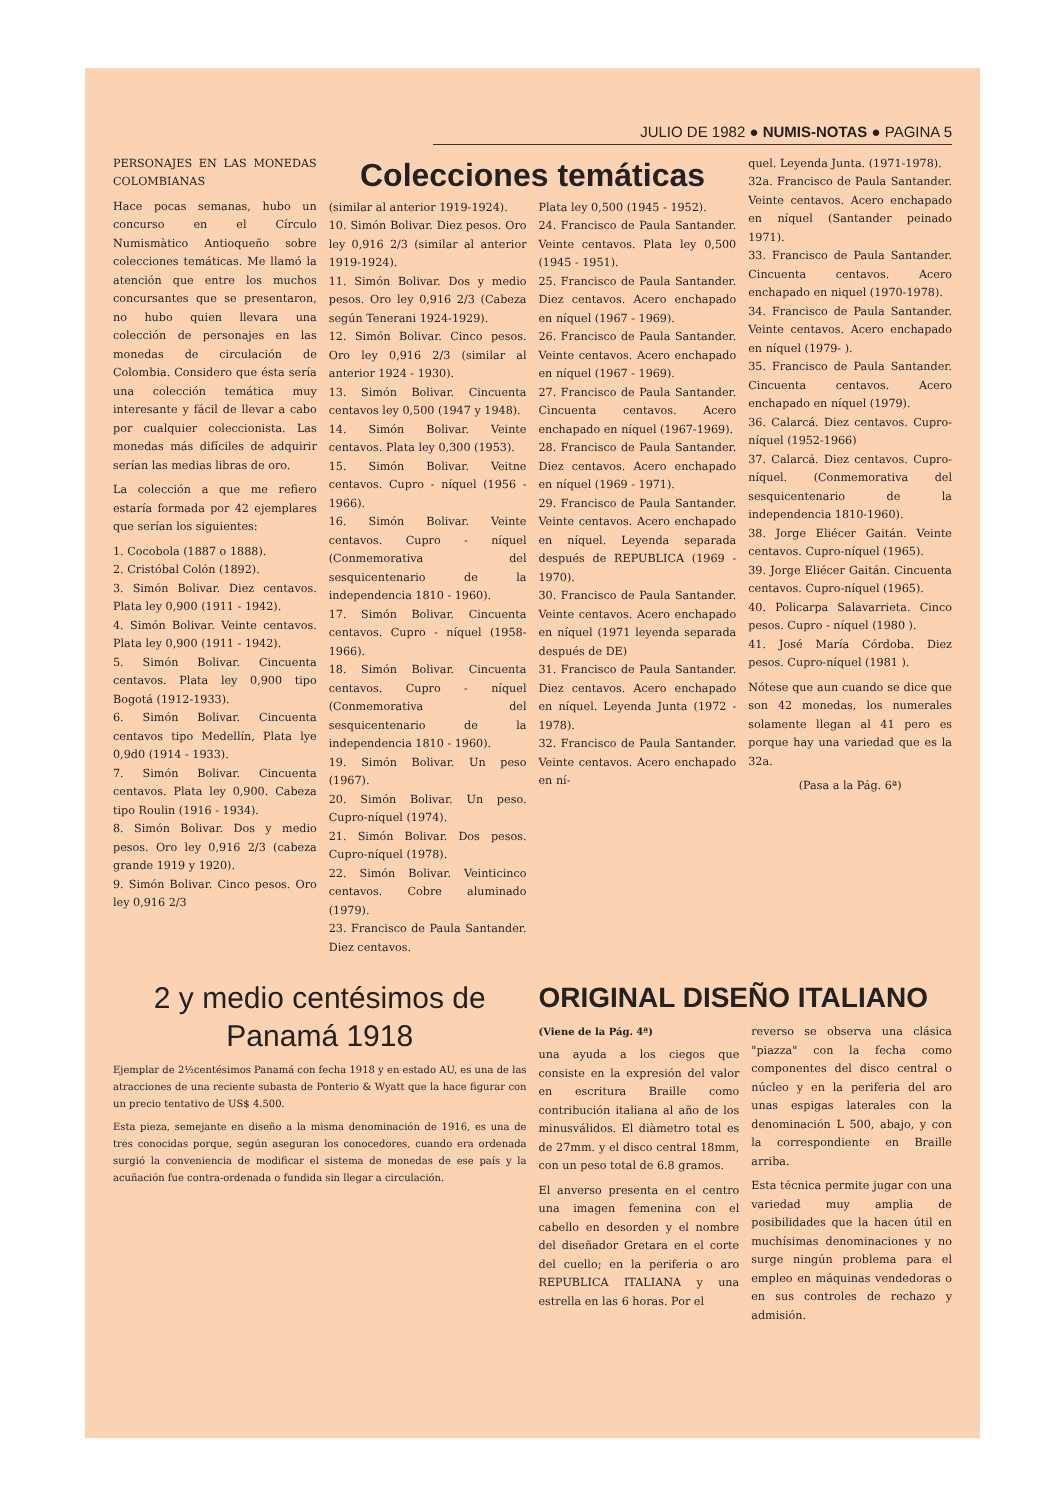JULIO DE 1982 ● NUMIS-NOTAS ● PAGINA 5
PERSONAJES EN LAS MONEDAS COLOMBIANAS
Hace pocas semanas, hubo un concurso en el Círculo Numismàtico Antioqueño sobre colecciones temáticas. Me llamó la atención que entre los muchos concursantes que se presentaron, no hubo quien llevara una colección de personajes en las monedas de circulación de Colombia. Considero que ésta sería una colección temática muy interesante y fácil de llevar a cabo por cualquier coleccionista. Las monedas más difíciles de adquirir serían las medias libras de oro.
La colección a que me refiero estaría formada por 42 ejemplares que serían los siguientes:
1. Cocobola (1887 o 1888).
2. Cristóbal Colón (1892).
3. Simón Bolivar. Diez centavos. Plata ley 0,900 (1911 - 1942).
4. Simón Bolivar. Veinte centavos. Plata ley 0,900 (1911 - 1942).
5. Simón Bolivar. Cincuenta centavos. Plata ley 0,900 tipo Bogotá (1912-1933).
6. Simón Bolivar. Cincuenta centavos tipo Medellín, Plata lye 0,9d0 (1914 - 1933).
7. Simón Bolivar. Cincuenta centavos. Plata ley 0,900. Cabeza tipo Roulin (1916 - 1934).
8. Simón Bolivar. Dos y medio pesos. Oro ley 0,916 2/3 (cabeza grande 1919 y 1920).
9. Simón Bolivar. Cinco pesos. Oro ley 0,916 2/3
Colecciones temáticas
(similar al anterior 1919-1924).
10. Simón Bolivar. Diez pesos. Oro ley 0,916 2/3 (similar al anterior 1919-1924).
11. Simón Bolivar. Dos y medio pesos. Oro ley 0,916 2/3 (Cabeza según Tenerani 1924-1929).
12. Simón Bolivar. Cinco pesos. Oro ley 0,916 2/3 (similar al anterior 1924 - 1930).
13. Simón Bolivar. Cincuenta centavos ley 0,500 (1947 y 1948).
14. Simón Bolivar. Veinte centavos. Plata ley 0,300 (1953).
15. Simón Bolivar. Veitne centavos. Cupro - níquel (1956 - 1966).
16. Simón Bolivar. Veinte centavos. Cupro - níquel (Conmemorativa del sesquicentenario de la independencia 1810 - 1960).
17. Simón Bolivar. Cincuenta centavos. Cupro - níquel (1958-1966).
18. Simón Bolivar. Cincuenta centavos. Cupro - níquel (Conmemorativa del sesquicentenario de la independencia 1810 - 1960).
19. Simón Bolivar. Un peso (1967).
20. Simón Bolivar. Un peso. Cupro-níquel (1974).
21. Simón Bolivar. Dos pesos. Cupro-níquel (1978).
22. Simón Bolivar. Veinticinco centavos. Cobre aluminado (1979).
23. Francisco de Paula Santander. Diez centavos.
Plata ley 0,500 (1945 - 1952).
24. Francisco de Paula Santander. Veinte centavos. Plata ley 0,500 (1945 - 1951).
25. Francisco de Paula Santander. Diez centavos. Acero enchapado en níquel (1967 - 1969).
26. Francisco de Paula Santander. Veinte centavos. Acero enchapado en níquel (1967 - 1969).
27. Francisco de Paula Santander. Cincuenta centavos. Acero enchapado en níquel (1967-1969).
28. Francisco de Paula Santander. Diez centavos. Acero enchapado en níquel (1969 - 1971).
29. Francisco de Paula Santander. Veinte centavos. Acero enchapado en níquel. Leyenda separada después de REPUBLICA (1969 - 1970).
30. Francisco de Paula Santander. Veinte centavos. Acero enchapado en níquel (1971 leyenda separada después de DE)
31. Francisco de Paula Santander. Diez centavos. Acero enchapado en níquel. Leyenda Junta (1972 - 1978).
32. Francisco de Paula Santander. Veinte centavos. Acero enchapado en ní-
quel. Leyenda Junta. (1971-1978).
32a. Francisco de Paula Santander. Veinte centavos. Acero enchapado en níquel (Santander peinado 1971).
33. Francisco de Paula Santander. Cincuenta centavos. Acero enchapado en niquel (1970-1978).
34. Francisco de Paula Santander. Veinte centavos. Acero enchapado en níquel (1979- ).
35. Francisco de Paula Santander. Cincuenta centavos. Acero enchapado en níquel (1979).
36. Calarcá. Diez centavos. Cupro-níquel (1952-1966)
37. Calarcá. Diez centavos. Cupro-níquel. (Conmemorativa del sesquicentenario de la independencia 1810-1960).
38. Jorge Eliécer Gaitán. Veinte centavos. Cupro-níquel (1965).
39. Jorge Eliécer Gaitán. Cincuenta centavos. Cupro-níquel (1965).
40. Policarpa Salavarrieta. Cinco pesos. Cupro - níquel (1980 ).
41. José María Córdoba. Diez pesos. Cupro-níquel (1981 ).
Nótese que aun cuando se dice que son 42 monedas, los numerales solamente llegan al 41 pero es porque hay una variedad que es la 32a.
(Pasa a la Pág. 6ª)
2 y medio centésimos de
Panamá 1918
Ejemplar de 2½centésimos Panamá con fecha 1918 y en estado AU, es una de las atracciones de una reciente subasta de Ponterio & Wyatt que la hace figurar con un precio tentativo de US$ 4.500.
Esta pieza, semejante en diseño a la misma denominación de 1916, es una de tres conocidas porque, según aseguran los conocedores, cuando era ordenada surgió la conveniencia de modificar el sistema de monedas de ese país y la acuñación fue contra-ordenada o fundida sin llegar a circulación.
ORIGINAL DISEÑO ITALIANO
(Viene de la Pág. 4ª)
una ayuda a los ciegos que consiste en la expresión del valor en escritura Braille como contribución italiana al año de los minusválidos. El diàmetro total es de 27mm. y el disco central 18mm, con un peso total de 6.8 gramos.
El anverso presenta en el centro una imagen femenina con el cabello en desorden y el nombre del diseñador Gretara en el corte del cuello; en la periferia o aro REPUBLICA ITALIANA y una estrella en las 6 horas. Por el
reverso se observa una clásica "piazza" con la fecha como componentes del disco central o núcleo y en la periferia del aro unas espigas laterales con la denominación L 500, abajo, y con la correspondiente en Braille arriba.
Esta técnica permite jugar con una variedad muy amplia de posibilidades que la hacen útil en muchísimas denominaciones y no surge ningún problema para el empleo en máquinas vendedoras o en sus controles de rechazo y admisión.